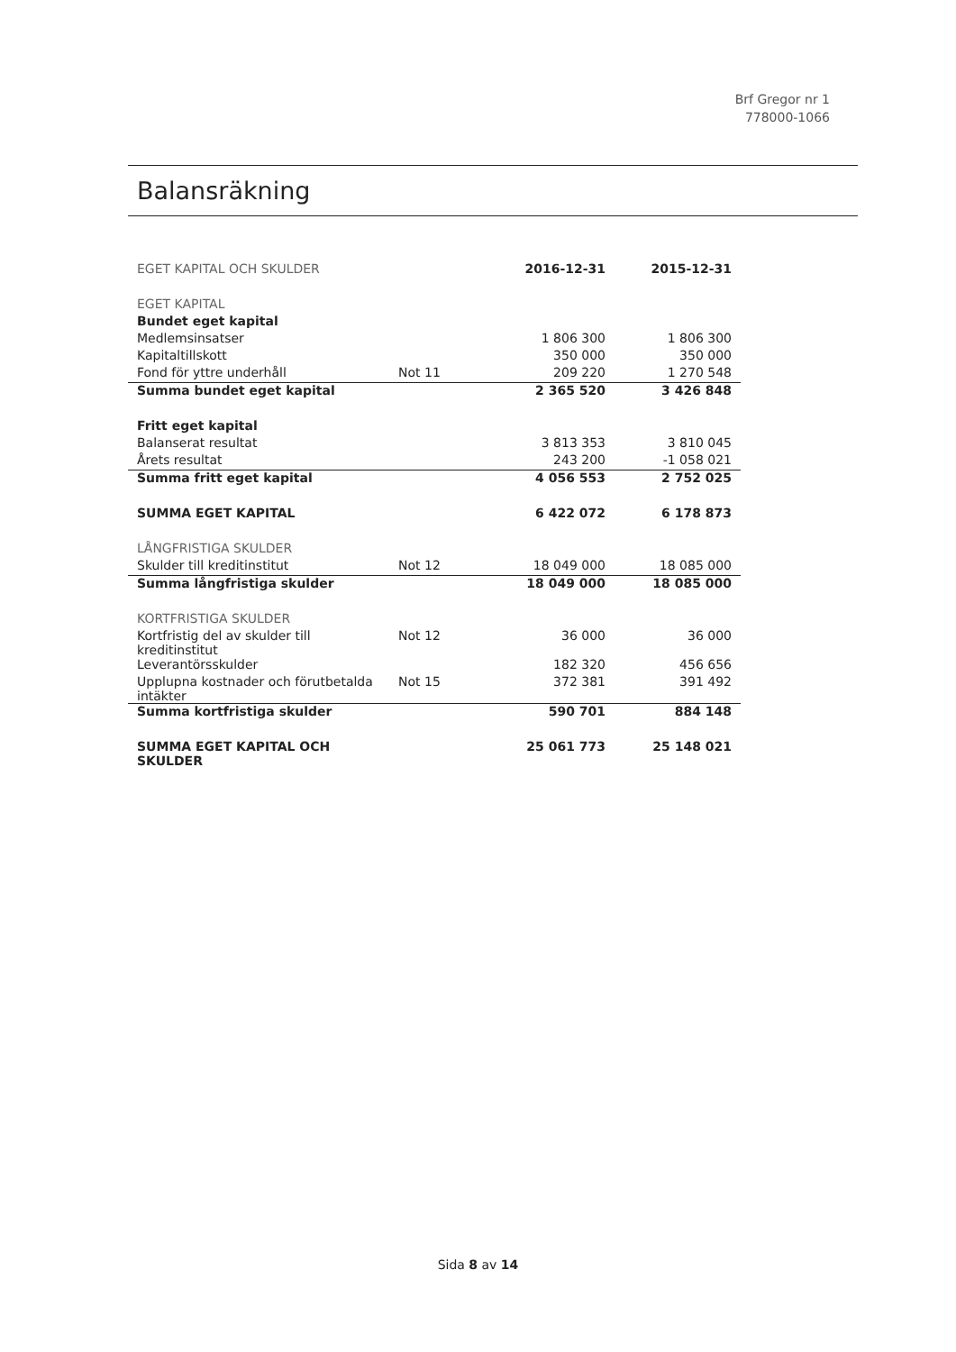Brf Gregor nr 1
778000-1066
Balansräkning
| EGET KAPITAL OCH SKULDER | | 2016-12-31 | 2015-12-31 |
| EGET KAPITAL | | | |
| Bundet eget kapital | | | |
| Medlemsinsatser | | 1 806 300 | 1 806 300 |
| Kapitaltillskott | | 350 000 | 350 000 |
| Fond för yttre underhåll | Not 11 | 209 220 | 1 270 548 |
| Summa bundet eget kapital | | 2 365 520 | 3 426 848 |
| Fritt eget kapital | | | |
| Balanserat resultat | | 3 813 353 | 3 810 045 |
| Årets resultat | | 243 200 | -1 058 021 |
| Summa fritt eget kapital | | 4 056 553 | 2 752 025 |
| SUMMA EGET KAPITAL | | 6 422 072 | 6 178 873 |
| LÅNGFRISTIGA SKULDER | | | |
| Skulder till kreditinstitut | Not 12 | 18 049 000 | 18 085 000 |
| Summa långfristiga skulder | | 18 049 000 | 18 085 000 |
| KORTFRISTIGA SKULDER | | | |
| Kortfristig del av skulder till kreditinstitut | Not 12 | 36 000 | 36 000 |
| Leverantörsskulder | | 182 320 | 456 656 |
| Upplupna kostnader och förutbetalda intäkter | Not 15 | 372 381 | 391 492 |
| Summa kortfristiga skulder | | 590 701 | 884 148 |
| SUMMA EGET KAPITAL OCH SKULDER | | 25 061 773 | 25 148 021 |
Sida 8 av 14